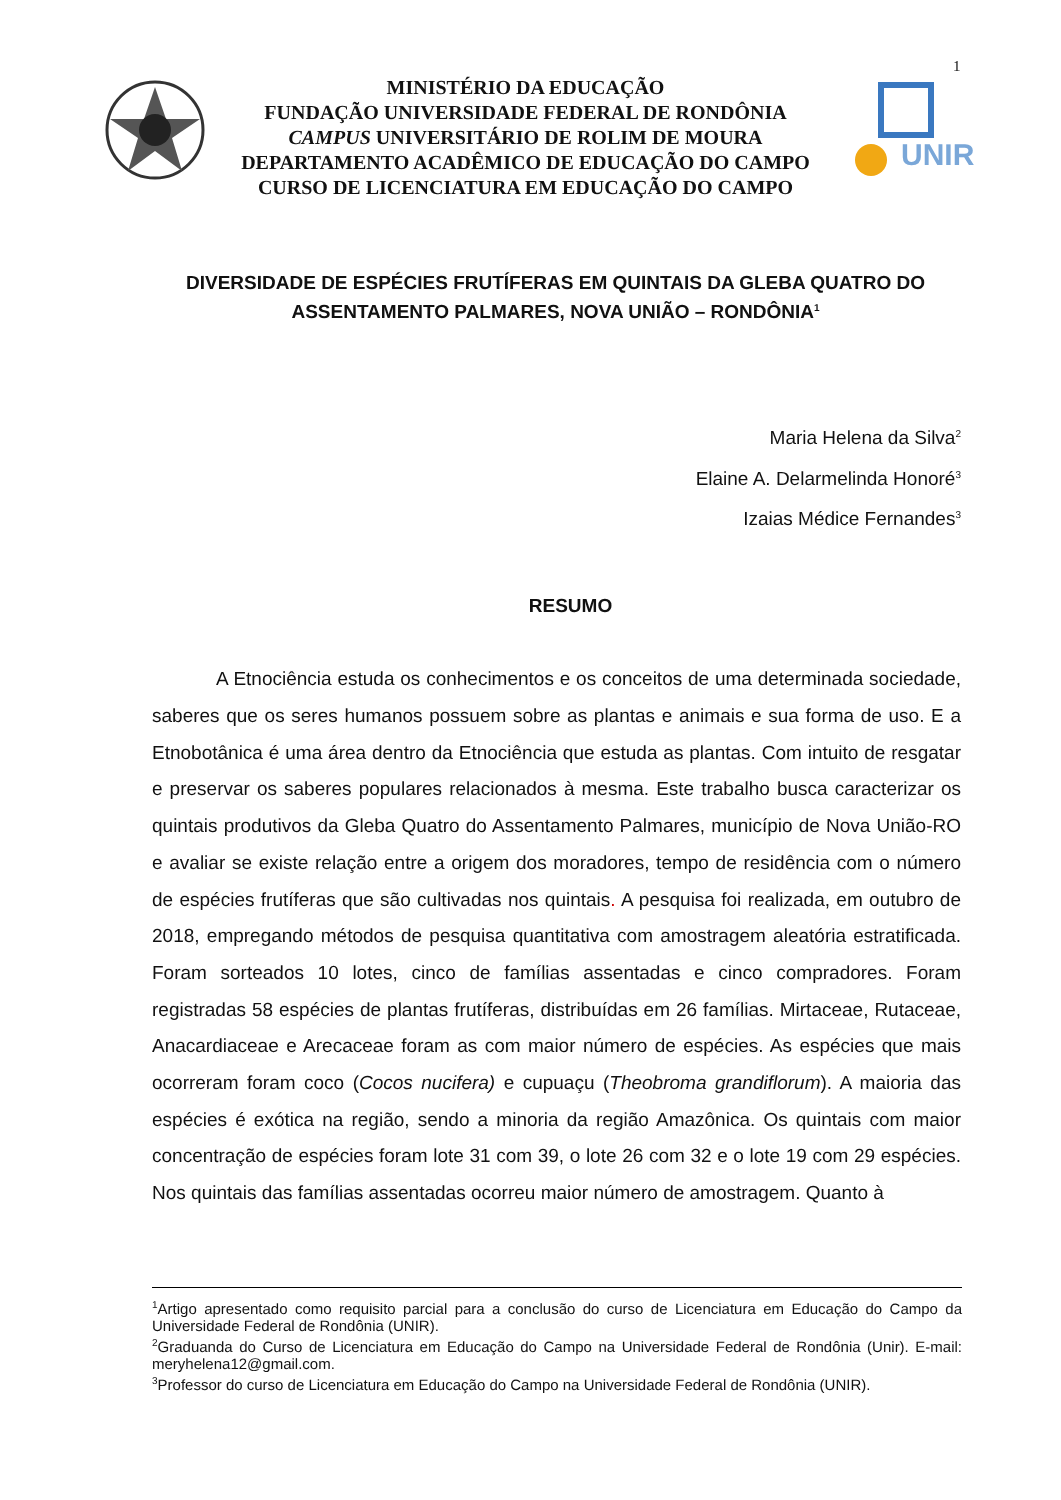1
MINISTÉRIO DA EDUCAÇÃO
FUNDAÇÃO UNIVERSIDADE FEDERAL DE RONDÔNIA
CAMPUS UNIVERSITÁRIO DE ROLIM DE MOURA
DEPARTAMENTO ACADÊMICO DE EDUCAÇÃO DO CAMPO
CURSO DE LICENCIATURA EM EDUCAÇÃO DO CAMPO
UNIR
DIVERSIDADE DE ESPÉCIES FRUTÍFERAS EM QUINTAIS DA GLEBA QUATRO DO ASSENTAMENTO PALMARES, NOVA UNIÃO – RONDÔNIA<sup>1</sup>
Maria Helena da Silva<sup>2</sup>
Elaine A. Delarmelinda Honoré<sup>3</sup>
Izaias Médice Fernandes<sup>3</sup>
RESUMO
A Etnociência estuda os conhecimentos e os conceitos de uma determinada sociedade, saberes que os seres humanos possuem sobre as plantas e animais e sua forma de uso. E a Etnobotânica é uma área dentro da Etnociência que estuda as plantas. Com intuito de resgatar e preservar os saberes populares relacionados à mesma. Este trabalho busca caracterizar os quintais produtivos da Gleba Quatro do Assentamento Palmares, município de Nova União-RO e avaliar se existe relação entre a origem dos moradores, tempo de residência com o número de espécies frutíferas que são cultivadas nos quintais. A pesquisa foi realizada, em outubro de 2018, empregando métodos de pesquisa quantitativa com amostragem aleatória estratificada. Foram sorteados 10 lotes, cinco de famílias assentadas e cinco compradores. Foram registradas 58 espécies de plantas frutíferas, distribuídas em 26 famílias. Mirtaceae, Rutaceae, Anacardiaceae e Arecaceae foram as com maior número de espécies. As espécies que mais ocorreram foram coco (Cocos nucifera) e cupuaçu (Theobroma grandiflorum). A maioria das espécies é exótica na região, sendo a minoria da região Amazônica. Os quintais com maior concentração de espécies foram lote 31 com 39, o lote 26 com 32 e o lote 19 com 29 espécies. Nos quintais das famílias assentadas ocorreu maior número de amostragem. Quanto à
<sup>1</sup> Artigo apresentado como requisito parcial para a conclusão do curso de Licenciatura em Educação do Campo da Universidade Federal de Rondônia (UNIR).
<sup>2</sup> Graduanda do Curso de Licenciatura em Educação do Campo na Universidade Federal de Rondônia (Unir). E-mail: meryhelena12@gmail.com.
<sup>3</sup> Professor do curso de Licenciatura em Educação do Campo na Universidade Federal de Rondônia (UNIR).